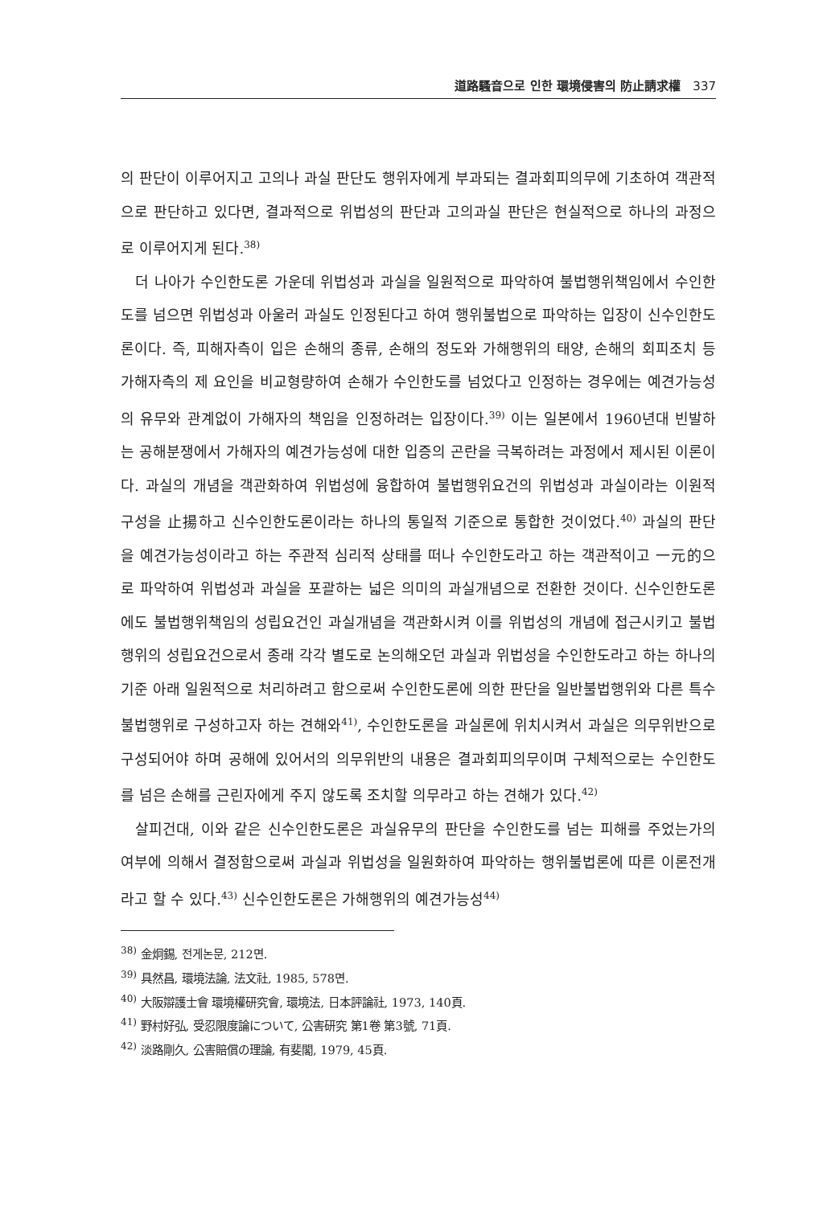道路騷音으로 인한 環境侵害의 防止請求權 337
의 판단이 이루어지고 고의나 과실 판단도 행위자에게 부과되는 결과회피의무에 기초하여 객관적으로 판단하고 있다면, 결과적으로 위법성의 판단과 고의과실 판단은 현실적으로 하나의 과정으로 이루어지게 된다.<sup>38)</sup>
더 나아가 수인한도론 가운데 위법성과 과실을 일원적으로 파악하여 불법행위책임에서 수인한도를 넘으면 위법성과 아울러 과실도 인정된다고 하여 행위불법으로 파악하는 입장이 신수인한도론이다. 즉, 피해자측이 입은 손해의 종류, 손해의 정도와 가해행위의 태양, 손해의 회피조치 등 가해자측의 제 요인을 비교형량하여 손해가 수인한도를 넘었다고 인정하는 경우에는 예견가능성의 유무와 관계없이 가해자의 책임을 인정하려는 입장이다.<sup>39)</sup> 이는 일본에서 1960년대 빈발하는 공해분쟁에서 가해자의 예견가능성에 대한 입증의 곤란을 극복하려는 과정에서 제시된 이론이다. 과실의 개념을 객관화하여 위법성에 융합하여 불법행위요건의 위법성과 과실이라는 이원적 구성을 止揚하고 신수인한도론이라는 하나의 통일적 기준으로 통합한 것이었다.<sup>40)</sup> 과실의 판단을 예견가능성이라고 하는 주관적 심리적 상태를 떠나 수인한도라고 하는 객관적이고 一元的으로 파악하여 위법성과 과실을 포괄하는 넓은 의미의 과실개념으로 전환한 것이다. 신수인한도론에도 불법행위책임의 성립요건인 과실개념을 객관화시켜 이를 위법성의 개념에 접근시키고 불법행위의 성립요건으로서 종래 각각 별도로 논의해오던 과실과 위법성을 수인한도라고 하는 하나의 기준 아래 일원적으로 처리하려고 함으로써 수인한도론에 의한 판단을 일반불법행위와 다른 특수 불법행위로 구성하고자 하는 견해와<sup>41)</sup>, 수인한도론을 과실론에 위치시켜서 과실은 의무위반으로 구성되어야 하며 공해에 있어서의 의무위반의 내용은 결과회피의무이며 구체적으로는 수인한도를 넘은 손해를 근린자에게 주지 않도록 조치할 의무라고 하는 견해가 있다.<sup>42)</sup>
살피건대, 이와 같은 신수인한도론은 과실유무의 판단을 수인한도를 넘는 피해를 주었는가의 여부에 의해서 결정함으로써 과실과 위법성을 일원화하여 파악하는 행위불법론에 따른 이론전개라고 할 수 있다.<sup>43)</sup> 신수인한도론은 가해행위의 예견가능성<sup>44)</sup>
<sup>38)</sup> 金炯錫, 전게논문, 212면.
<sup>39)</sup> 具然昌, 環境法論, 法文社, 1985, 578면.
<sup>40)</sup> 大阪辯護士會 環境權研究會, 環境法, 日本評論社, 1973, 140頁.
<sup>41)</sup> 野村好弘, 受忍限度論について, 公害研究 第1卷 第3號, 71頁.
<sup>42)</sup> 淡路剛久, 公害賠償の理論, 有斐閣, 1979, 45頁.